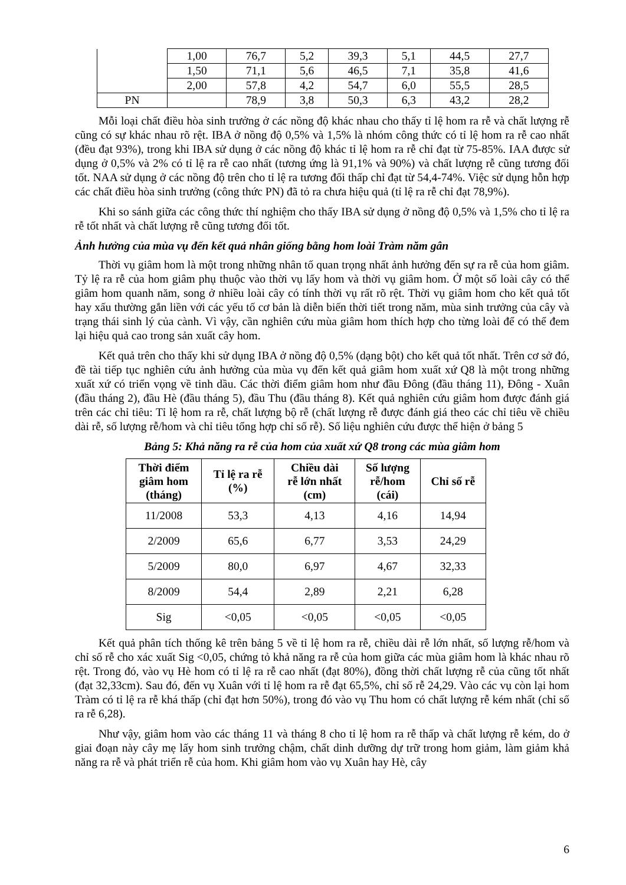| | 1,00 | 76,7 | 5,2 | 39,3 | 5,1 | 44,5 | 27,7 |
| | 1,50 | 71,1 | 5,6 | 46,5 | 7,1 | 35,8 | 41,6 |
| | 2,00 | 57,8 | 4,2 | 54,7 | 6,0 | 55,5 | 28,5 |
| PN | | 78,9 | 3,8 | 50,3 | 6,3 | 43,2 | 28,2 |
Mỗi loại chất điều hòa sinh trưởng ở các nồng độ khác nhau cho thấy tỉ lệ hom ra rễ và chất lượng rễ cũng có sự khác nhau rõ rệt. IBA ở nồng độ 0,5% và 1,5% là nhóm công thức có tỉ lệ hom ra rễ cao nhất (đều đạt 93%), trong khi IBA sử dụng ở các nồng độ khác tỉ lệ hom ra rễ chỉ đạt từ 75-85%. IAA được sử dụng ở 0,5% và 2% có tỉ lệ ra rễ cao nhất (tương ứng là 91,1% và 90%) và chất lượng rễ cũng tương đối tốt. NAA sử dụng ở các nồng độ trên cho tỉ lệ ra tương đối thấp chỉ đạt từ 54,4-74%. Việc sử dụng hỗn hợp các chất điều hòa sinh trưởng (công thức PN) đã tỏ ra chưa hiệu quả (tỉ lệ ra rễ chỉ đạt 78,9%).
Khi so sánh giữa các công thức thí nghiệm cho thấy IBA sử dụng ở nồng độ 0,5% và 1,5% cho tỉ lệ ra rễ tốt nhất và chất lượng rễ cũng tương đối tốt.
Ảnh hưởng của mùa vụ đến kết quả nhân giống bằng hom loài Tràm năm gân
Thời vụ giâm hom là một trong những nhân tố quan trọng nhất ảnh hưởng đến sự ra rễ của hom giâm. Tỷ lệ ra rễ của hom giâm phụ thuộc vào thời vụ lấy hom và thời vụ giâm hom. Ở một số loài cây có thể giâm hom quanh năm, song ở nhiều loài cây có tính thời vụ rất rõ rệt. Thời vụ giâm hom cho kết quả tốt hay xấu thường gắn liền với các yếu tố cơ bản là diễn biến thời tiết trong năm, mùa sinh trưởng của cây và trạng thái sinh lý của cành. Vì vậy, cần nghiên cứu mùa giâm hom thích hợp cho từng loài để có thể đem lại hiệu quả cao trong sản xuất cây hom.
Kết quả trên cho thấy khi sử dụng IBA ở nồng độ 0,5% (dạng bột) cho kết quả tốt nhất. Trên cơ sở đó, đề tài tiếp tục nghiên cứu ảnh hưởng của mùa vụ đến kết quả giâm hom xuất xứ Q8 là một trong những xuất xứ có triển vọng về tinh dầu. Các thời điểm giâm hom như đầu Đông (đầu tháng 11), Đông - Xuân (đầu tháng 2), đầu Hè (đầu tháng 5), đầu Thu (đầu tháng 8). Kết quả nghiên cứu giâm hom được đánh giá trên các chỉ tiêu: Tỉ lệ hom ra rễ, chất lượng bộ rễ (chất lượng rễ được đánh giá theo các chỉ tiêu về chiều dài rễ, số lượng rễ/hom và chỉ tiêu tổng hợp chỉ số rễ). Số liệu nghiên cứu được thể hiện ở bảng 5
Bảng 5: Khả năng ra rễ của hom của xuất xứ Q8 trong các mùa giâm hom
| Thời điểm giâm hom (tháng) | Tỉ lệ ra rễ (%) | Chiều dài rễ lớn nhất (cm) | Số lượng rễ/hom (cái) | Chỉ số rễ |
| --- | --- | --- | --- | --- |
| 11/2008 | 53,3 | 4,13 | 4,16 | 14,94 |
| 2/2009 | 65,6 | 6,77 | 3,53 | 24,29 |
| 5/2009 | 80,0 | 6,97 | 4,67 | 32,33 |
| 8/2009 | 54,4 | 2,89 | 2,21 | 6,28 |
| Sig | <0,05 | <0,05 | <0,05 | <0,05 |
Kết quả phân tích thống kê trên bảng 5 về tỉ lệ hom ra rễ, chiều dài rễ lớn nhất, số lượng rễ/hom và chỉ số rễ cho xác xuất Sig <0,05, chứng tỏ khả năng ra rễ của hom giữa các mùa giâm hom là khác nhau rõ rệt. Trong đó, vào vụ Hè hom có tỉ lệ ra rễ cao nhất (đạt 80%), đồng thời chất lượng rễ của cũng tốt nhất (đạt 32,33cm). Sau đó, đến vụ Xuân với tỉ lệ hom ra rễ đạt 65,5%, chỉ số rễ 24,29. Vào các vụ còn lại hom Tràm có tỉ lệ ra rễ khá thấp (chỉ đạt hơn 50%), trong đó vào vụ Thu hom có chất lượng rễ kém nhất (chỉ số ra rễ 6,28).
Như vậy, giâm hom vào các tháng 11 và tháng 8 cho tỉ lệ hom ra rễ thấp và chất lượng rễ kém, do ở giai đoạn này cây mẹ lấy hom sinh trưởng chậm, chất dinh dưỡng dự trữ trong hom giảm, làm giảm khả năng ra rễ và phát triển rễ của hom. Khi giâm hom vào vụ Xuân hay Hè, cây
6